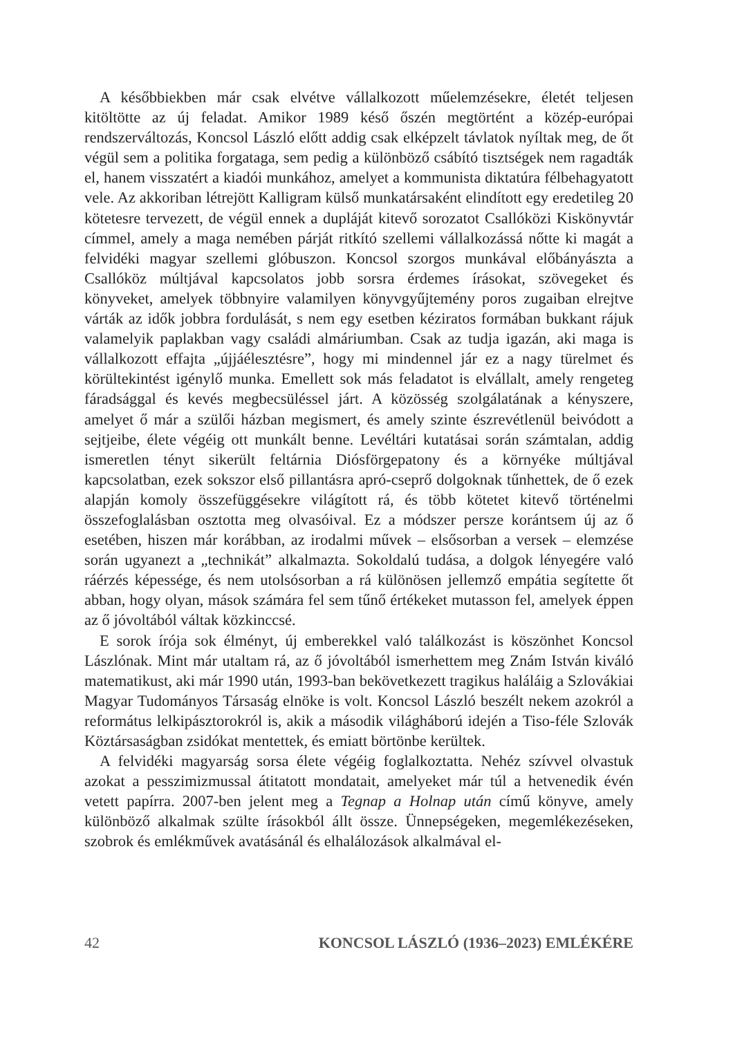A későbbiekben már csak elvétve vállalkozott műelemzésekre, életét teljesen kitöltötte az új feladat. Amikor 1989 késő őszén megtörtént a közép-európai rendszerváltozás, Koncsol László előtt addig csak elképzelt távlatok nyíltak meg, de őt végül sem a politika forgataga, sem pedig a különböző csábító tisztségek nem ragadták el, hanem visszatért a kiadói munkához, amelyet a kommunista diktatúra félbehagyatott vele. Az akkoriban létrejött Kalligram külső munkatársaként elindított egy eredetileg 20 kötetesre tervezett, de végül ennek a dupláját kitevő sorozatot Csallóközi Kiskönyvtár címmel, amely a maga nemében párját ritkító szellemi vállalkozássá nőtte ki magát a felvidéki magyar szellemi glóbuszon. Koncsol szorgos munkával előbányászta a Csallóköz múltjával kapcsolatos jobb sorsra érdemes írásokat, szövegeket és könyveket, amelyek többnyire valamilyen könyvgyűjtemény poros zugaiban elrejtve várták az idők jobbra fordulását, s nem egy esetben kéziratos formában bukkant rájuk valamelyik paplakban vagy családi almáriumban. Csak az tudja igazán, aki maga is vállalkozott effajta „újjáélesztésre”, hogy mi mindennel jár ez a nagy türelmet és körültekintést igénylő munka. Emellett sok más feladatot is elvállalt, amely rengeteg fáradsággal és kevés megbecsüléssel járt. A közösség szolgálatának a kényszere, amelyet ő már a szülői házban megismert, és amely szinte észrevétlenül beivódott a sejtjeibe, élete végéig ott munkált benne. Levéltári kutatásai során számtalan, addig ismeretlen tényt sikerült feltárnia Diósförgepatony és a környéke múltjával kapcsolatban, ezek sokszor első pillantásra apró-cseprő dolgoknak tűnhettek, de ő ezek alapján komoly összefüggésekre világított rá, és több kötetet kitevő történelmi összefoglalásban osztotta meg olvasóival. Ez a módszer persze korántsem új az ő esetében, hiszen már korábban, az irodalmi művek – elsősorban a versek – elemzése során ugyanezt a „technikát” alkalmazta. Sokoldalú tudása, a dolgok lényegére való ráérzés képessége, és nem utolsósorban a rá különösen jellemző empátia segítette őt abban, hogy olyan, mások számára fel sem tűnő értékeket mutasson fel, amelyek éppen az ő jóvoltából váltak közkinccsé.
E sorok írója sok élményt, új emberekkel való találkozást is köszönhet Koncsol Lászlónak. Mint már utaltam rá, az ő jóvoltából ismerhettem meg Znám István kiváló matematikust, aki már 1990 után, 1993-ban bekövetkezett tragikus haláláig a Szlovákiai Magyar Tudományos Társaság elnöke is volt. Koncsol László beszélt nekem azokról a református lelkipásztorokról is, akik a második világháború idején a Tiso-féle Szlovák Köztársaságban zsidókat mentettek, és emiatt börtönbe kerültek.
A felvidéki magyarság sorsa élete végéig foglalkoztatta. Nehéz szívvel olvastuk azokat a pesszimizmussal átitatott mondatait, amelyeket már túl a hetvenedik évén vetett papírra. 2007-ben jelent meg a Tegnap a Holnap után című könyve, amely különböző alkalmak szülte írásokból állt össze. Ünnepségeken, megemlékezéseken, szobrok és emlékművek avatásánál és elhalálozások alkalmával el-
42 KONCSOL LÁSZLÓ (1936–2023) EMLÉKÉRE